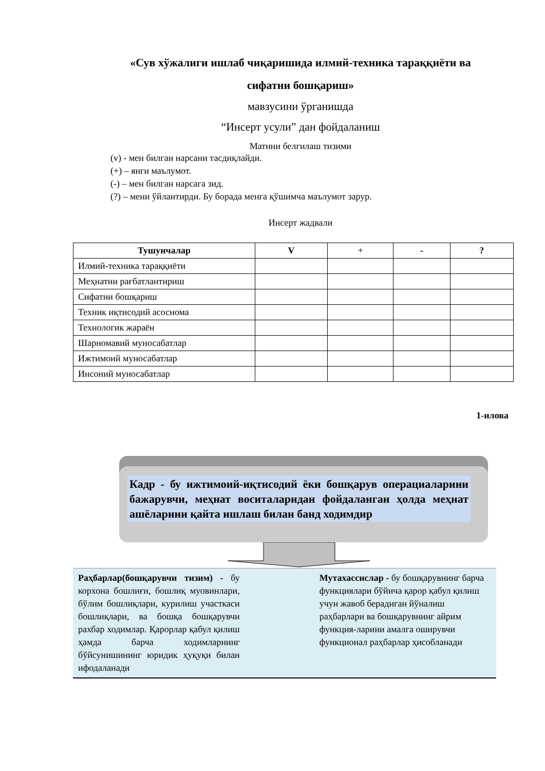«Сув хўжалиги ишлаб чиқаришида илмий-техника тараққиёти ва сифатни бошқариш»
мавзусини ўрганишда
“Инсерт усули” дан фойдаланиш
Матнни белгилаш тизими
(v) - мен билган нарсани тасдиқлайди.
(+) – янги маълумот.
(-) – мен билган нарсага зид.
(?) – мени ўйлантирди. Бу борада менга қўшимча маълумот зарур.
Инсерт жадвали
| Тушунчалар | V | + | - | ? |
| --- | --- | --- | --- | --- |
| Илмий-техника тараққиёти | | | | |
| Меҳнатни рағбатлантириш | | | | |
| Сифатни бошқариш | | | | |
| Техник иқтисодий асоснома | | | | |
| Технологик жараён | | | | |
| Шарномавий муносабатлар | | | | |
| Ижтимоий муносабатлар | | | | |
| Инсоний муносабатлар | | | | |
1-илова
Кадр - бу ижтимоий-иқтисодий ёки бошқарув операциаларини бажарувчи, меҳнат воситаларидан фойдаланган ҳолда меҳнат ашёларини қайта ишлаш билан банд ходимдир
Раҳбарлар(бошқарувчи тизим) - бу корхона бошлиғи, бошлиқ муовинлари, бўлим бошлиқлари, курилиш участкаси бошлиқлари, ва бошқа бошқарувчи рахбар ходимлар. Қарорлар қабул қилиш ҳамда барча ходимларнинг бўйсунишининг юридик ҳуқуқи билан ифодаланади
Мутахассислар - бу бошқарувнинг барча функциялари бўйича қарор қабул қилиш учун жавоб берадиган йўналиш раҳбарлари ва бошқарувнинг айрим функция-ларини амалга оширувчи функционал раҳбарлар ҳисобланади